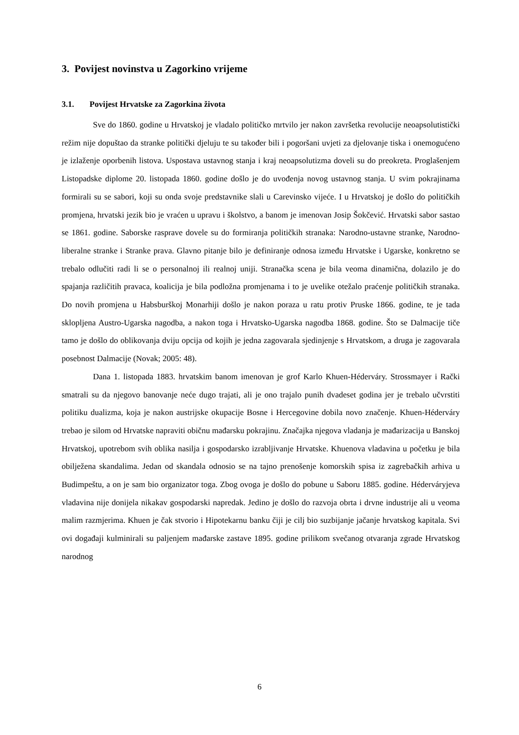3. Povijest novinstva u Zagorkino vrijeme
3.1. Povijest Hrvatske za Zagorkina života
Sve do 1860. godine u Hrvatskoj je vladalo političko mrtvilo jer nakon završetka revolucije neoapsolutistički režim nije dopuštao da stranke politički djeluju te su također bili i pogoršani uvjeti za djelovanje tiska i onemogućeno je izlaženje oporbenih listova. Uspostava ustavnog stanja i kraj neoapsolutizma doveli su do preokreta. Proglašenjem Listopadske diplome 20. listopada 1860. godine došlo je do uvođenja novog ustavnog stanja. U svim pokrajinama formirali su se sabori, koji su onda svoje predstavnike slali u Carevinsko vijeće. I u Hrvatskoj je došlo do političkih promjena, hrvatski jezik bio je vraćen u upravu i školstvo, a banom je imenovan Josip Šokčević. Hrvatski sabor sastao se 1861. godine. Saborske rasprave dovele su do formiranja političkih stranaka: Narodno-ustavne stranke, Narodno-liberalne stranke i Stranke prava. Glavno pitanje bilo je definiranje odnosa između Hrvatske i Ugarske, konkretno se trebalo odlučiti radi li se o personalnoj ili realnoj uniji. Stranačka scena je bila veoma dinamična, dolazilo je do spajanja različitih pravaca, koalicija je bila podložna promjenama i to je uvelike otežalo praćenje političkih stranaka. Do novih promjena u Habsburškoj Monarhiji došlo je nakon poraza u ratu protiv Pruske 1866. godine, te je tada sklopljena Austro-Ugarska nagodba, a nakon toga i Hrvatsko-Ugarska nagodba 1868. godine. Što se Dalmacije tiče tamo je došlo do oblikovanja dviju opcija od kojih je jedna zagovarala sjedinjenje s Hrvatskom, a druga je zagovarala posebnost Dalmacije (Novak; 2005: 48).
Dana 1. listopada 1883. hrvatskim banom imenovan je grof Karlo Khuen-Héderváry. Strossmayer i Rački smatrali su da njegovo banovanje neće dugo trajati, ali je ono trajalo punih dvadeset godina jer je trebalo učvrstiti politiku dualizma, koja je nakon austrijske okupacije Bosne i Hercegovine dobila novo značenje. Khuen-Héderváry trebao je silom od Hrvatske napraviti običnu mađarsku pokrajinu. Značajka njegova vladanja je mađarizacija u Banskoj Hrvatskoj, upotrebom svih oblika nasilja i gospodarsko izrabljivanje Hrvatske. Khuenova vladavina u početku je bila obilježena skandalima. Jedan od skandala odnosio se na tajno prenošenje komorskih spisa iz zagrebačkih arhiva u Budimpeštu, a on je sam bio organizator toga. Zbog ovoga je došlo do pobune u Saboru 1885. godine. Héderváryjeva vladavina nije donijela nikakav gospodarski napredak. Jedino je došlo do razvoja obrta i drvne industrije ali u veoma malim razmjerima. Khuen je čak stvorio i Hipotekarnu banku čiji je cilj bio suzbijanje jačanje hrvatskog kapitala. Svi ovi događaji kulminirali su paljenjem mađarske zastave 1895. godine prilikom svečanog otvaranja zgrade Hrvatskog narodnog
6